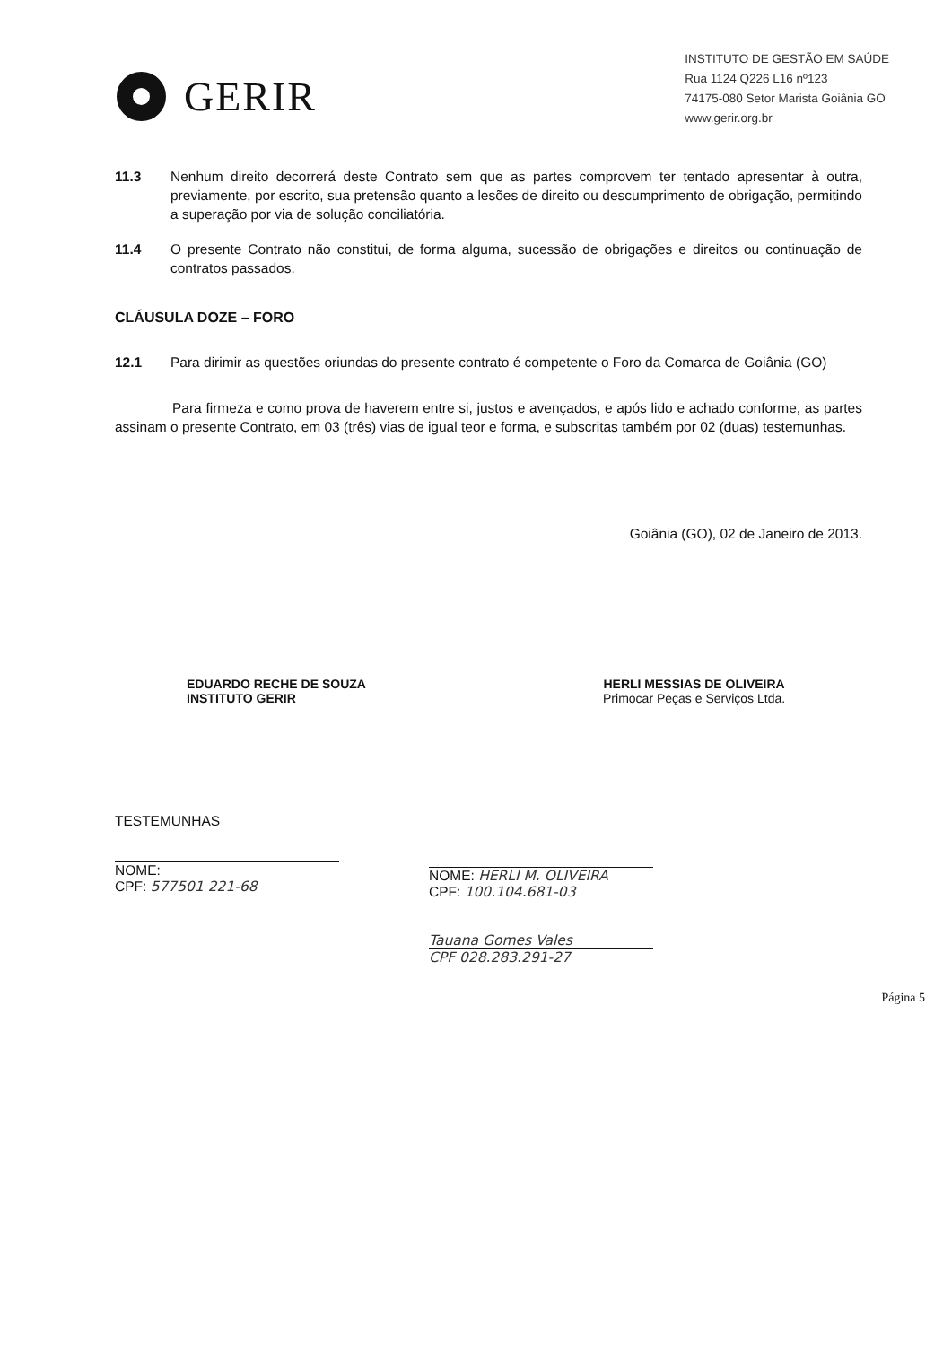GERIR
INSTITUTO DE GESTÃO EM SAÚDE
Rua 1124 Q226 L16 nº123
74175-080 Setor Marista Goiânia GO
www.gerir.org.br
11.3 Nenhum direito decorrerá deste Contrato sem que as partes comprovem ter tentado apresentar à outra, previamente, por escrito, sua pretensão quanto a lesões de direito ou descumprimento de obrigação, permitindo a superação por via de solução conciliatória.
11.4 O presente Contrato não constitui, de forma alguma, sucessão de obrigações e direitos ou continuação de contratos passados.
CLÁUSULA DOZE – FORO
12.1 Para dirimir as questões oriundas do presente contrato é competente o Foro da Comarca de Goiânia (GO)
Para firmeza e como prova de haverem entre si, justos e avençados, e após lido e achado conforme, as partes assinam o presente Contrato, em 03 (três) vias de igual teor e forma, e subscritas também por 02 (duas) testemunhas.
Goiânia (GO), 02 de Janeiro de 2013.
EDUARDO RECHE DE SOUZA
INSTITUTO GERIR
HERLI MESSIAS DE OLIVEIRA
Primocar Peças e Serviços Ltda.
TESTEMUNHAS
NOME:
CPF: 577501 221-68
NOME: HERLI M. OLIVEIRA
CPF: 100.104.681-03
Tauana Gomes Vales
CPF 028.283.291-27
Página 5